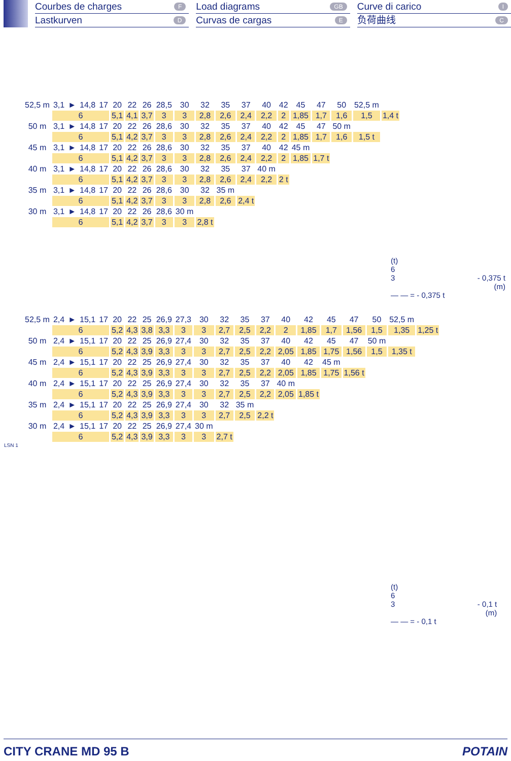Courbes de charges F
Lastkurven D
Load diagrams GB
Curvas de cargas E
Curve di carico I
负荷曲线 C
| 52,5 m | 3,1 | ► | 14,8 | 17 | 20 | 22 | 26 | 28,5 | 30 | 32 | 35 | 37 | 40 | 42 | 45 | 47 | 50 | 52,5 m | |
| | 6 | | | | 5,1 | 4,1 | 3,7 | 3 | 3 | 2,8 | 2,6 | 2,4 | 2,2 | 2 | 1,85 | 1,7 | 1,6 | 1,5 | 1,4 t |
| 50 m | 3,1 | ► | 14,8 | 17 | 20 | 22 | 26 | 28,6 | 30 | 32 | 35 | 37 | 40 | 42 | 45 | 47 | 50 m | | |
| | 6 | | | | 5,1 | 4,2 | 3,7 | 3 | 3 | 2,8 | 2,6 | 2,4 | 2,2 | 2 | 1,85 | 1,7 | 1,6 | 1,5 t | |
| 45 m | 3,1 | ► | 14,8 | 17 | 20 | 22 | 26 | 28,6 | 30 | 32 | 35 | 37 | 40 | 42 | 45 m | | | | |
| | 6 | | | | 5,1 | 4,2 | 3,7 | 3 | 3 | 2,8 | 2,6 | 2,4 | 2,2 | 2 | 1,85 | 1,7 t | | | |
| 40 m | 3,1 | ► | 14,8 | 17 | 20 | 22 | 26 | 28,6 | 30 | 32 | 35 | 37 | 40 m | | | | | | |
| | 6 | | | | 5,1 | 4,2 | 3,7 | 3 | 3 | 2,8 | 2,6 | 2,4 | 2,2 | 2 t | | | | | |
| 35 m | 3,1 | ► | 14,8 | 17 | 20 | 22 | 26 | 28,6 | 30 | 32 | 35 m | | | | | | | | |
| | 6 | | | | 5,1 | 4,2 | 3,7 | 3 | 3 | 2,8 | 2,6 | 2,4 t | | | | | | | |
| 30 m | 3,1 | ► | 14,8 | 17 | 20 | 22 | 26 | 28,6 | 30 m | | | | | | | | | | |
| | 6 | | | | 5,1 | 4,2 | 3,7 | 3 | 3 | 2,8 t | | | | | | | | | |
(t)
6
3 - 0,375 t
(m)
— — = - 0,375 t
| 52,5 m | 2,4 | ► | 15,1 | 17 | 20 | 22 | 25 | 26,9 | 27,3 | 30 | 32 | 35 | 37 | 40 | 42 | 45 | 47 | 50 | 52,5 m | |
| | 6 | | | | 5,2 | 4,3 | 3,8 | 3,3 | 3 | 3 | 2,7 | 2,5 | 2,2 | 2 | 1,85 | 1,7 | 1,56 | 1,5 | 1,35 | 1,25 t |
| 50 m | 2,4 | ► | 15,1 | 17 | 20 | 22 | 25 | 26,9 | 27,4 | 30 | 32 | 35 | 37 | 40 | 42 | 45 | 47 | 50 m | | |
| | 6 | | | | 5,2 | 4,3 | 3,9 | 3,3 | 3 | 3 | 2,7 | 2,5 | 2,2 | 2,05 | 1,85 | 1,75 | 1,56 | 1,5 | 1,35 t | |
| 45 m | 2,4 | ► | 15,1 | 17 | 20 | 22 | 25 | 26,9 | 27,4 | 30 | 32 | 35 | 37 | 40 | 42 | 45 m | | | | |
| | 6 | | | | 5,2 | 4,3 | 3,9 | 3,3 | 3 | 3 | 2,7 | 2,5 | 2,2 | 2,05 | 1,85 | 1,75 | 1,56 t | | | |
| 40 m | 2,4 | ► | 15,1 | 17 | 20 | 22 | 25 | 26,9 | 27,4 | 30 | 32 | 35 | 37 | 40 m | | | | | | |
| | 6 | | | | 5,2 | 4,3 | 3,9 | 3,3 | 3 | 3 | 2,7 | 2,5 | 2,2 | 2,05 | 1,85 t | | | | | |
| 35 m | 2,4 | ► | 15,1 | 17 | 20 | 22 | 25 | 26,9 | 27,4 | 30 | 32 | 35 m | | | | | | | | |
| | 6 | | | | 5,2 | 4,3 | 3,9 | 3,3 | 3 | 3 | 2,7 | 2,5 | 2,2 t | | | | | | | |
| 30 m | 2,4 | ► | 15,1 | 17 | 20 | 22 | 25 | 26,9 | 27,4 | 30 m | | | | | | | | | | |
| | 6 | | | | 5,2 | 4,3 | 3,9 | 3,3 | 3 | 3 | 2,7 t | | | | | | | | | |
LSN 1
(t)
6
3 - 0,1 t
(m)
— — = - 0,1 t
CITY CRANE MD 95 B POTAIN